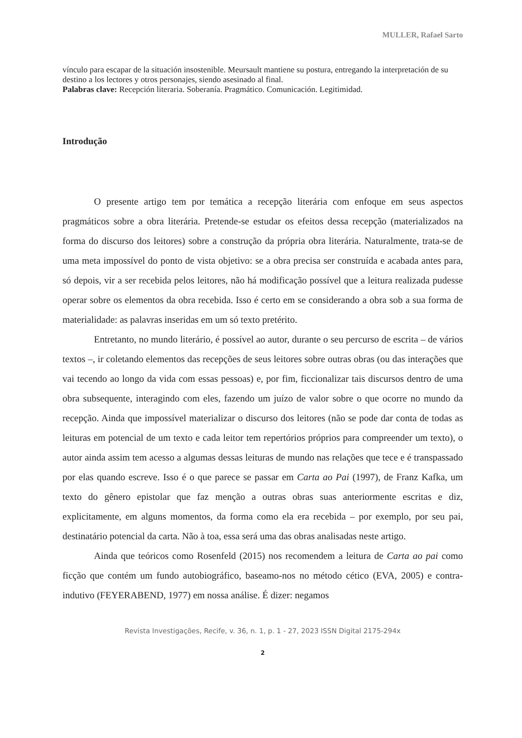MULLER, Rafael Sarto
vínculo para escapar de la situación insostenible. Meursault mantiene su postura, entregando la interpretación de su destino a los lectores y otros personajes, siendo asesinado al final.
Palabras clave: Recepción literaria. Soberanía. Pragmático. Comunicación. Legitimidad.
Introdução
O presente artigo tem por temática a recepção literária com enfoque em seus aspectos pragmáticos sobre a obra literária. Pretende-se estudar os efeitos dessa recepção (materializados na forma do discurso dos leitores) sobre a construção da própria obra literária. Naturalmente, trata-se de uma meta impossível do ponto de vista objetivo: se a obra precisa ser construída e acabada antes para, só depois, vir a ser recebida pelos leitores, não há modificação possível que a leitura realizada pudesse operar sobre os elementos da obra recebida. Isso é certo em se considerando a obra sob a sua forma de materialidade: as palavras inseridas em um só texto pretérito.
Entretanto, no mundo literário, é possível ao autor, durante o seu percurso de escrita – de vários textos –, ir coletando elementos das recepções de seus leitores sobre outras obras (ou das interações que vai tecendo ao longo da vida com essas pessoas) e, por fim, ficcionalizar tais discursos dentro de uma obra subsequente, interagindo com eles, fazendo um juízo de valor sobre o que ocorre no mundo da recepção. Ainda que impossível materializar o discurso dos leitores (não se pode dar conta de todas as leituras em potencial de um texto e cada leitor tem repertórios próprios para compreender um texto), o autor ainda assim tem acesso a algumas dessas leituras de mundo nas relações que tece e é transpassado por elas quando escreve. Isso é o que parece se passar em Carta ao Pai (1997), de Franz Kafka, um texto do gênero epistolar que faz menção a outras obras suas anteriormente escritas e diz, explicitamente, em alguns momentos, da forma como ela era recebida – por exemplo, por seu pai, destinatário potencial da carta. Não à toa, essa será uma das obras analisadas neste artigo.
Ainda que teóricos como Rosenfeld (2015) nos recomendem a leitura de Carta ao pai como ficção que contém um fundo autobiográfico, baseamo-nos no método cético (EVA, 2005) e contra-indutivo (FEYERABEND, 1977) em nossa análise. É dizer: negamos
Revista Investigações, Recife, v. 36, n. 1, p. 1 - 27, 2023 ISSN Digital 2175-294x
2